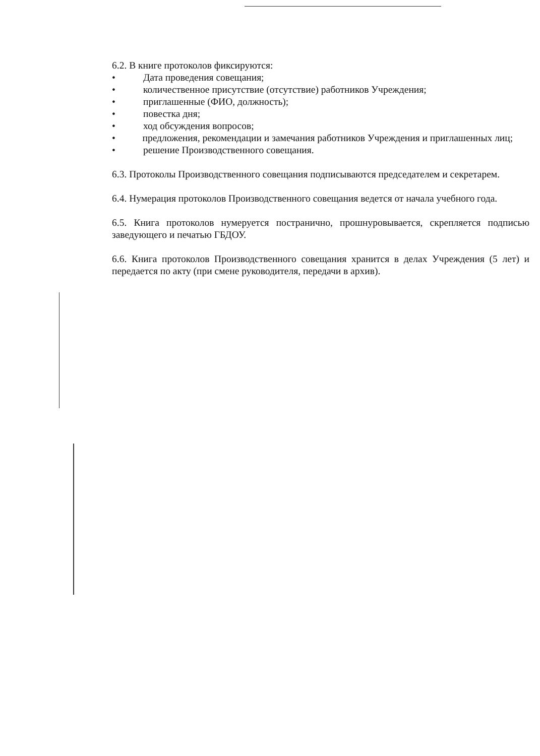6.2. В книге протоколов фиксируются:
• Дата проведения совещания;
• количественное присутствие (отсутствие) работников Учреждения;
• приглашенные (ФИО, должность);
• повестка дня;
• ход обсуждения вопросов;
• предложения, рекомендации и замечания работников Учреждения и приглашенных лиц;
• решение Производственного совещания.
6.3. Протоколы Производственного совещания подписываются председателем и секретарем.
6.4. Нумерация протоколов Производственного совещания ведется от начала учебного года.
6.5. Книга протоколов нумеруется постранично, прошнуровывается, скрепляется подписью заведующего и печатью ГБДОУ.
6.6. Книга протоколов Производственного совещания хранится в делах Учреждения (5 лет) и передается по акту (при смене руководителя, передачи в архив).